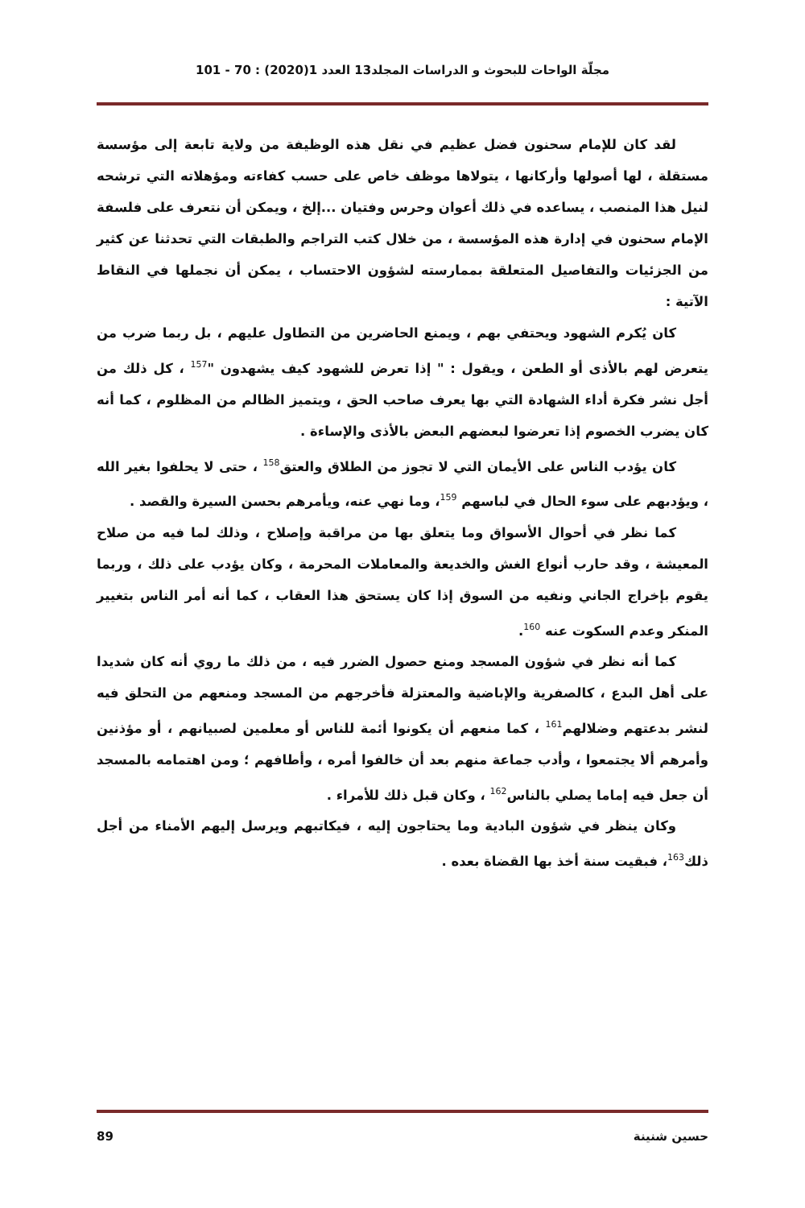مجلّة الواحات للبحوث و الدراسات المجلد13 العدد 1(2020) : 70 - 101
لقد كان للإمام سحنون فضل عظيم في نقل هذه الوظيفة من ولاية تابعة إلى مؤسسة مستقلة ، لها أصولها وأركانها ، يتولاها موظف خاص على حسب كفاءته ومؤهلاته التي ترشحه لنيل هذا المنصب ، يساعده في ذلك أعوان وحرس وفتيان ...إلخ ، ويمكن أن نتعرف على فلسفة الإمام سحنون في إدارة هذه المؤسسة ، من خلال كتب التراجم والطبقات التي تحدثنا عن كثير من الجزئيات والتفاصيل المتعلقة بممارسته لشؤون الاحتساب ، يمكن أن نجملها في النقاط الآتية :
كان يُكرم الشهود ويحتفي بهم ، ويمنع الحاضرين من التطاول عليهم ، بل ربما ضرب من يتعرض لهم بالأذى أو الطعن ، ويقول : " إذا تعرض للشهود كيف يشهدون "<sup>157</sup> ، كل ذلك من أجل نشر فكرة أداء الشهادة التي بها يعرف صاحب الحق ، ويتميز الظالم من المظلوم ، كما أنه كان يضرب الخصوم إذا تعرضوا لبعضهم البعض بالأذى والإساءة .
كان يؤدب الناس على الأيمان التي لا تجوز من الطلاق والعتق<sup>158</sup> ، حتى لا يحلفوا بغير الله ، ويؤدبهم على سوء الحال في لباسهم <sup>159</sup>، وما نهي عنه، ويأمرهم بحسن السيرة والقصد .
كما نظر في أحوال الأسواق وما يتعلق بها من مراقبة وإصلاح ، وذلك لما فيه من صلاح المعيشة ، وقد حارب أنواع الغش والخديعة والمعاملات المحرمة ، وكان يؤدب على ذلك ، وربما يقوم بإخراج الجاني ونفيه من السوق إذا كان يستحق هذا العقاب ، كما أنه أمر الناس بتغيير المنكر وعدم السكوت عنه <sup>160</sup>.
كما أنه نظر في شؤون المسجد ومنع حصول الضرر فيه ، من ذلك ما روي أنه كان شديدا على أهل البدع ، كالصفرية والإباضية والمعتزلة فأخرجهم من المسجد ومنعهم من التحلق فيه لنشر بدعتهم وضلالهم<sup>161</sup> ، كما منعهم أن يكونوا أئمة للناس أو معلمين لصبيانهم ، أو مؤذنين وأمرهم ألا يجتمعوا ، وأدب جماعة منهم بعد أن خالفوا أمره ، وأطافهم ؛ ومن اهتمامه بالمسجد أن جعل فيه إماما يصلي بالناس<sup>162</sup> ، وكان قبل ذلك للأمراء .
وكان ينظر في شؤون البادية وما يحتاجون إليه ، فيكاتبهم ويرسل إليهم الأمناء من أجل ذلك<sup>163</sup>، فبقيت سنة أخذ بها القضاة بعده .
حسين شنينة 89